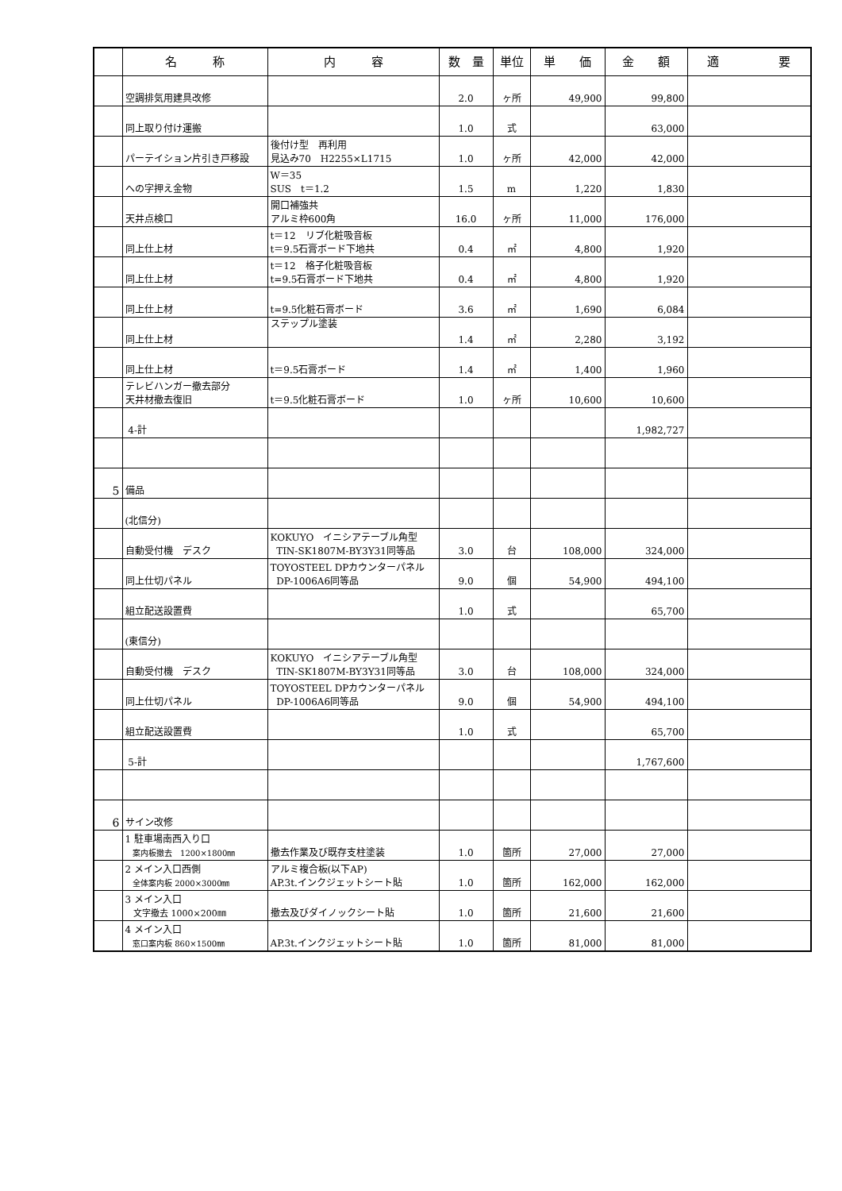| | 名 称 | 内 容 | 数 量 | 単位 | 単 価 | 金 額 | 適 要 |
| --- | --- | --- | --- | --- | --- | --- | --- |
| | 空調排気用建具改修 | | 2.0 | ヶ所 | 49,900 | 99,800 | |
| | 同上取り付け運搬 | | 1.0 | 式 | | 63,000 | |
| | パーテイション片引き戸移設 | 後付け型 再利用 見込み70 H2255×L1715 | 1.0 | ヶ所 | 42,000 | 42,000 | |
| | への字押え金物 | W＝35 SUS t＝1.2 | 1.5 | m | 1,220 | 1,830 | |
| | 天井点検口 | 開口補強共 アルミ枠600角 | 16.0 | ヶ所 | 11,000 | 176,000 | |
| | 同上仕上材 | t＝12 リブ化粧吸音板 t＝9.5石膏ボード下地共 | 0.4 | ㎡ | 4,800 | 1,920 | |
| | 同上仕上材 | t＝12 格子化粧吸音板 t=9.5石膏ボード下地共 | 0.4 | ㎡ | 4,800 | 1,920 | |
| | 同上仕上材 | t=9.5化粧石膏ボード | 3.6 | ㎡ | 1,690 | 6,084 | |
| | 同上仕上材 | ステップル塗装 | 1.4 | ㎡ | 2,280 | 3,192 | |
| | 同上仕上材 | t＝9.5石膏ボード | 1.4 | ㎡ | 1,400 | 1,960 | |
| | テレビハンガー撤去部分 天井材撤去復旧 | t＝9.5化粧石膏ボード | 1.0 | ヶ所 | 10,600 | 10,600 | |
| | 4-計 | | | | | 1,982,727 | |
| 5 | 備品 | | | | | | |
| | (北信分) | | | | | | |
| | 自動受付機 デスク | KOKUYO イニシアテーブル角型 TIN-SK1807M-BY3Y31同等品 | 3.0 | 台 | 108,000 | 324,000 | |
| | 同上仕切パネル | TOYOSTEEL DPカウンターパネル DP-1006A6同等品 | 9.0 | 個 | 54,900 | 494,100 | |
| | 組立配送設置費 | | 1.0 | 式 | | 65,700 | |
| | (東信分) | | | | | | |
| | 自動受付機 デスク | KOKUYO イニシアテーブル角型 TIN-SK1807M-BY3Y31同等品 | 3.0 | 台 | 108,000 | 324,000 | |
| | 同上仕切パネル | TOYOSTEEL DPカウンターパネル DP-1006A6同等品 | 9.0 | 個 | 54,900 | 494,100 | |
| | 組立配送設置費 | | 1.0 | 式 | | 65,700 | |
| | 5-計 | | | | | 1,767,600 | |
| 6 | サイン改修 | | | | | | |
| | 1 駐車場南西入り口 案内板撤去 1200×1800㎜ | 撤去作業及び既存支柱塗装 | 1.0 | 箇所 | 27,000 | 27,000 | |
| | 2 メイン入口西側 全体案内板 2000×3000㎜ | アルミ複合板(以下AP) AP.3t.インクジェットシート貼 | 1.0 | 箇所 | 162,000 | 162,000 | |
| | 3 メイン入口 文字撤去 1000×200㎜ | 撤去及びダイノックシート貼 | 1.0 | 箇所 | 21,600 | 21,600 | |
| | 4 メイン入口 窓口案内板 860×1500㎜ | AP.3t.インクジェットシート貼 | 1.0 | 箇所 | 81,000 | 81,000 | |